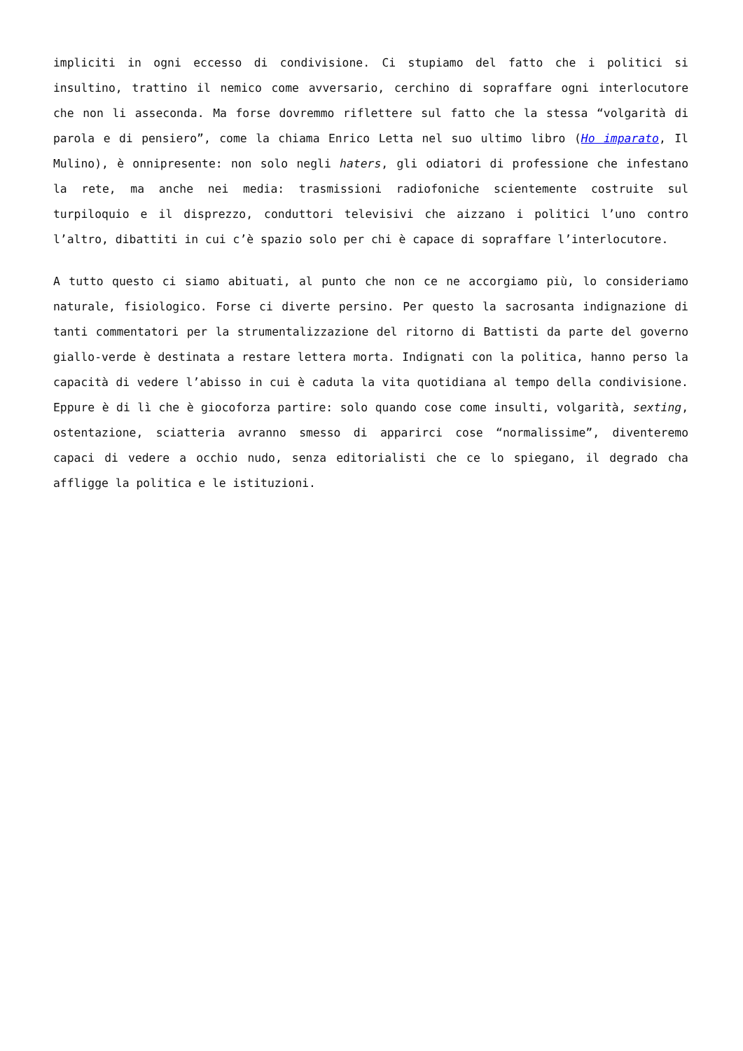impliciti in ogni eccesso di condivisione. Ci stupiamo del fatto che i politici si insultino, trattino il nemico come avversario, cerchino di sopraffare ogni interlocutore che non li asseconda. Ma forse dovremmo riflettere sul fatto che la stessa “volgarità di parola e di pensiero”, come la chiama Enrico Letta nel suo ultimo libro (Ho imparato, Il Mulino), è onnipresente: non solo negli haters, gli odiatori di professione che infestano la rete, ma anche nei media: trasmissioni radiofoniche scientemente costruite sul turpiloquio e il disprezzo, conduttori televisivi che aizzano i politici l’uno contro l’altro, dibattiti in cui c’è spazio solo per chi è capace di sopraffare l’interlocutore.
A tutto questo ci siamo abituati, al punto che non ce ne accorgiamo più, lo consideriamo naturale, fisiologico. Forse ci diverte persino. Per questo la sacrosanta indignazione di tanti commentatori per la strumentalizzazione del ritorno di Battisti da parte del governo giallo-verde è destinata a restare lettera morta. Indignati con la politica, hanno perso la capacità di vedere l’abisso in cui è caduta la vita quotidiana al tempo della condivisione. Eppure è di lì che è giocoforza partire: solo quando cose come insulti, volgarità, sexting, ostentazione, sciatteria avranno smesso di apparirci cose “normalissime”, diventeremo capaci di vedere a occhio nudo, senza editorialisti che ce lo spiegano, il degrado cha affligge la politica e le istituzioni.